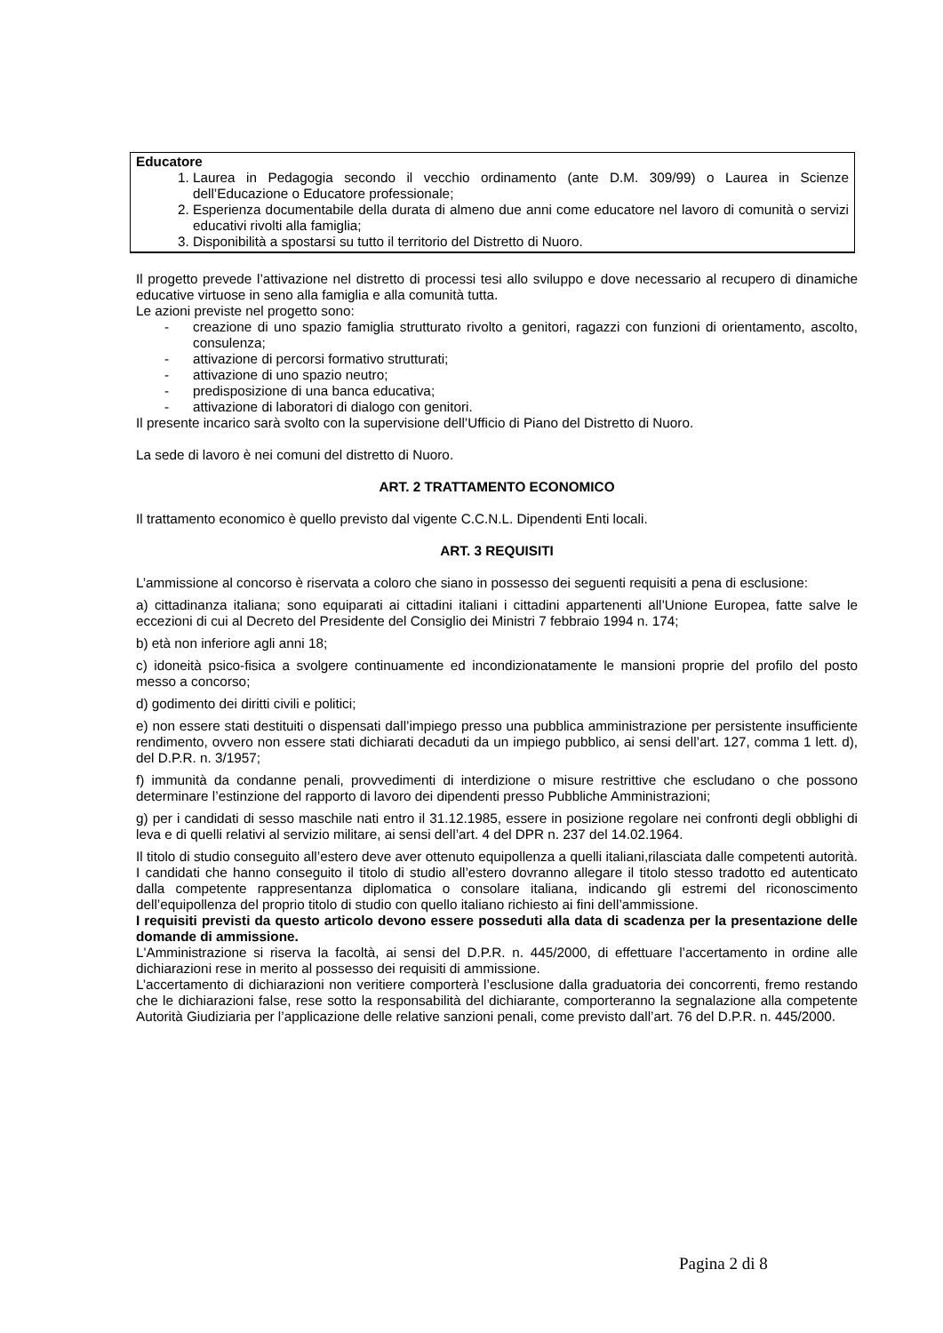Educatore
1. Laurea in Pedagogia secondo il vecchio ordinamento (ante D.M. 309/99) o Laurea in Scienze dell’Educazione o Educatore professionale;
2. Esperienza documentabile della durata di almeno due anni come educatore nel lavoro di comunità o servizi educativi rivolti alla famiglia;
3. Disponibilità a spostarsi su tutto il territorio del Distretto di Nuoro.
Il progetto prevede l’attivazione nel distretto di processi tesi allo sviluppo e dove necessario al recupero di dinamiche educative virtuose in seno alla famiglia e alla comunità tutta.
Le azioni previste nel progetto sono:
- creazione di uno spazio famiglia strutturato rivolto a genitori, ragazzi con funzioni di orientamento, ascolto, consulenza;
- attivazione di percorsi formativo strutturati;
- attivazione di uno spazio neutro;
- predisposizione di una banca educativa;
- attivazione di laboratori di dialogo con genitori.
Il presente incarico sarà svolto con la supervisione dell’Ufficio di Piano del Distretto di Nuoro.
La sede di lavoro è nei comuni del distretto di Nuoro.
ART. 2 TRATTAMENTO ECONOMICO
Il trattamento economico è quello previsto dal vigente C.C.N.L. Dipendenti Enti locali.
ART. 3 REQUISITI
L’ammissione al concorso è riservata a coloro che siano in possesso dei seguenti requisiti a pena di esclusione:
a) cittadinanza italiana; sono equiparati ai cittadini italiani i cittadini appartenenti all’Unione Europea, fatte salve le eccezioni di cui al Decreto del Presidente del Consiglio dei Ministri 7 febbraio 1994 n. 174;
b) età non inferiore agli anni 18;
c) idoneità psico-fisica a svolgere continuamente ed incondizionatamente le mansioni proprie del profilo del posto messo a concorso;
d) godimento dei diritti civili e politici;
e) non essere stati destituiti o dispensati dall’impiego presso una pubblica amministrazione per persistente insufficiente rendimento, ovvero non essere stati dichiarati decaduti da un impiego pubblico, ai sensi dell’art. 127, comma 1 lett. d), del D.P.R. n. 3/1957;
f) immunità da condanne penali, provvedimenti di interdizione o misure restrittive che escludano o che possono determinare l’estinzione del rapporto di lavoro dei dipendenti presso Pubbliche Amministrazioni;
g) per i candidati di sesso maschile nati entro il 31.12.1985, essere in posizione regolare nei confronti degli obblighi di leva e di quelli relativi al servizio militare, ai sensi dell’art. 4 del DPR n. 237 del 14.02.1964.
Il titolo di studio conseguito all’estero deve aver ottenuto equipollenza a quelli italiani,rilasciata dalle competenti autorità. I candidati che hanno conseguito il titolo di studio all’estero dovranno allegare il titolo stesso tradotto ed autenticato dalla competente rappresentanza diplomatica o consolare italiana, indicando gli estremi del riconoscimento dell’equipollenza del proprio titolo di studio con quello italiano richiesto ai fini dell’ammissione.
I requisiti previsti da questo articolo devono essere posseduti alla data di scadenza per la presentazione delle domande di ammissione.
L'Amministrazione si riserva la facoltà, ai sensi del D.P.R. n. 445/2000, di effettuare l’accertamento in ordine alle dichiarazioni rese in merito al possesso dei requisiti di ammissione.
L’accertamento di dichiarazioni non veritiere comporterà l’esclusione dalla graduatoria dei concorrenti, fremo restando che le dichiarazioni false, rese sotto la responsabilità del dichiarante, comporteranno la segnalazione alla competente Autorità Giudiziaria per l’applicazione delle relative sanzioni penali, come previsto dall’art. 76 del D.P.R. n. 445/2000.
Pagina 2 di 8